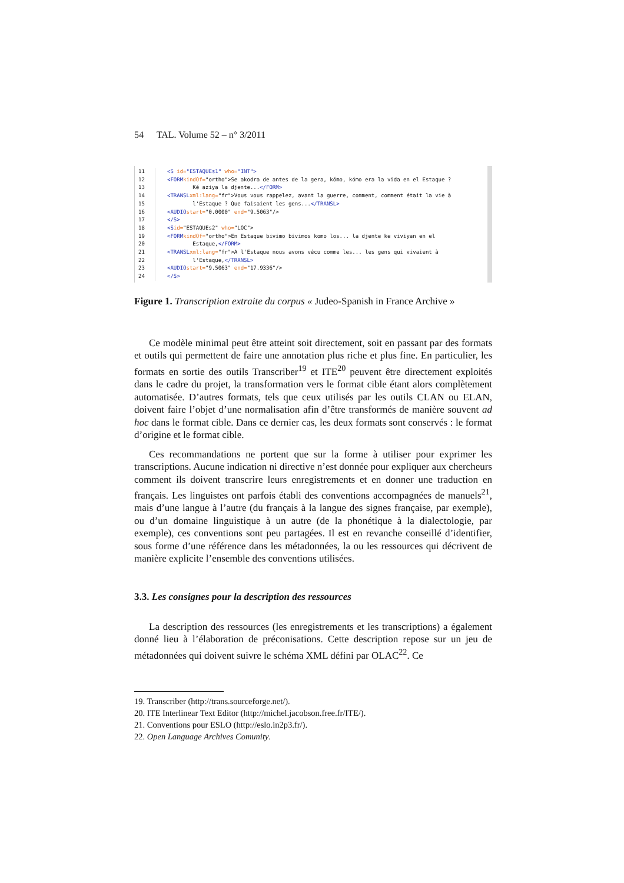54 TAL. Volume 52 – n° 3/2011
11 <S id="ESTAQUEs1" who="INT">
12 <FORM kindOf= "ortho">Se akodra de antes de la gera, kómo, kómo era la vida en el Estaque ?
13 Ké aziya la djente... </FORM>
14 <TRANSL xml:lang= "fr">Vous vous rappelez, avant la guerre, comment, comment était la vie à
15 l'Estaque ? Que faisaient les gens... </TRANSL>
16 <AUDIO start= "0.0000" end= "9.5063"/>
17 </S>
18 <S id= "ESTAQUEs2" who= "LOC">
19 <FORM kindOf= "ortho">En Estaque bivimo bivimos komo los... la djente ke viviyan en el
20 Estaque, </FORM>
21 <TRANSL xml:lang= "fr">A l'Estaque nous avons vécu comme les... les gens qui vivaient à
22 l'Estaque, </TRANSL>
23 <AUDIO start= "9.5063" end= "17.9336"/>
24 </S>
Figure 1. Transcription extraite du corpus « Judeo-Spanish in France Archive »
Ce modèle minimal peut être atteint soit directement, soit en passant par des formats et outils qui permettent de faire une annotation plus riche et plus fine. En particulier, les formats en sortie des outils Transcriber<sup>19</sup> et ITE<sup>20</sup> peuvent être directement exploités dans le cadre du projet, la transformation vers le format cible étant alors complètement automatisée. D’autres formats, tels que ceux utilisés par les outils CLAN ou ELAN, doivent faire l’objet d’une normalisation afin d’être transformés de manière souvent ad hoc dans le format cible. Dans ce dernier cas, les deux formats sont conservés : le format d’origine et le format cible.
Ces recommandations ne portent que sur la forme à utiliser pour exprimer les transcriptions. Aucune indication ni directive n’est donnée pour expliquer aux chercheurs comment ils doivent transcrire leurs enregistrements et en donner une traduction en français. Les linguistes ont parfois établi des conventions accompagnées de manuels<sup>21</sup>, mais d’une langue à l’autre (du français à la langue des signes française, par exemple), ou d’un domaine linguistique à un autre (de la phonétique à la dialectologie, par exemple), ces conventions sont peu partagées. Il est en revanche conseillé d’identifier, sous forme d’une référence dans les métadonnées, la ou les ressources qui décrivent de manière explicite l’ensemble des conventions utilisées.
3.3. Les consignes pour la description des ressources
La description des ressources (les enregistrements et les transcriptions) a également donné lieu à l’élaboration de préconisations. Cette description repose sur un jeu de métadonnées qui doivent suivre le schéma XML défini par OLAC<sup>22</sup>. Ce
19. Transcriber (http://trans.sourceforge.net/).
20. ITE Interlinear Text Editor (http://michel.jacobson.free.fr/ITE/).
21. Conventions pour ESLO (http://eslo.in2p3.fr/).
22. Open Language Archives Comunity.